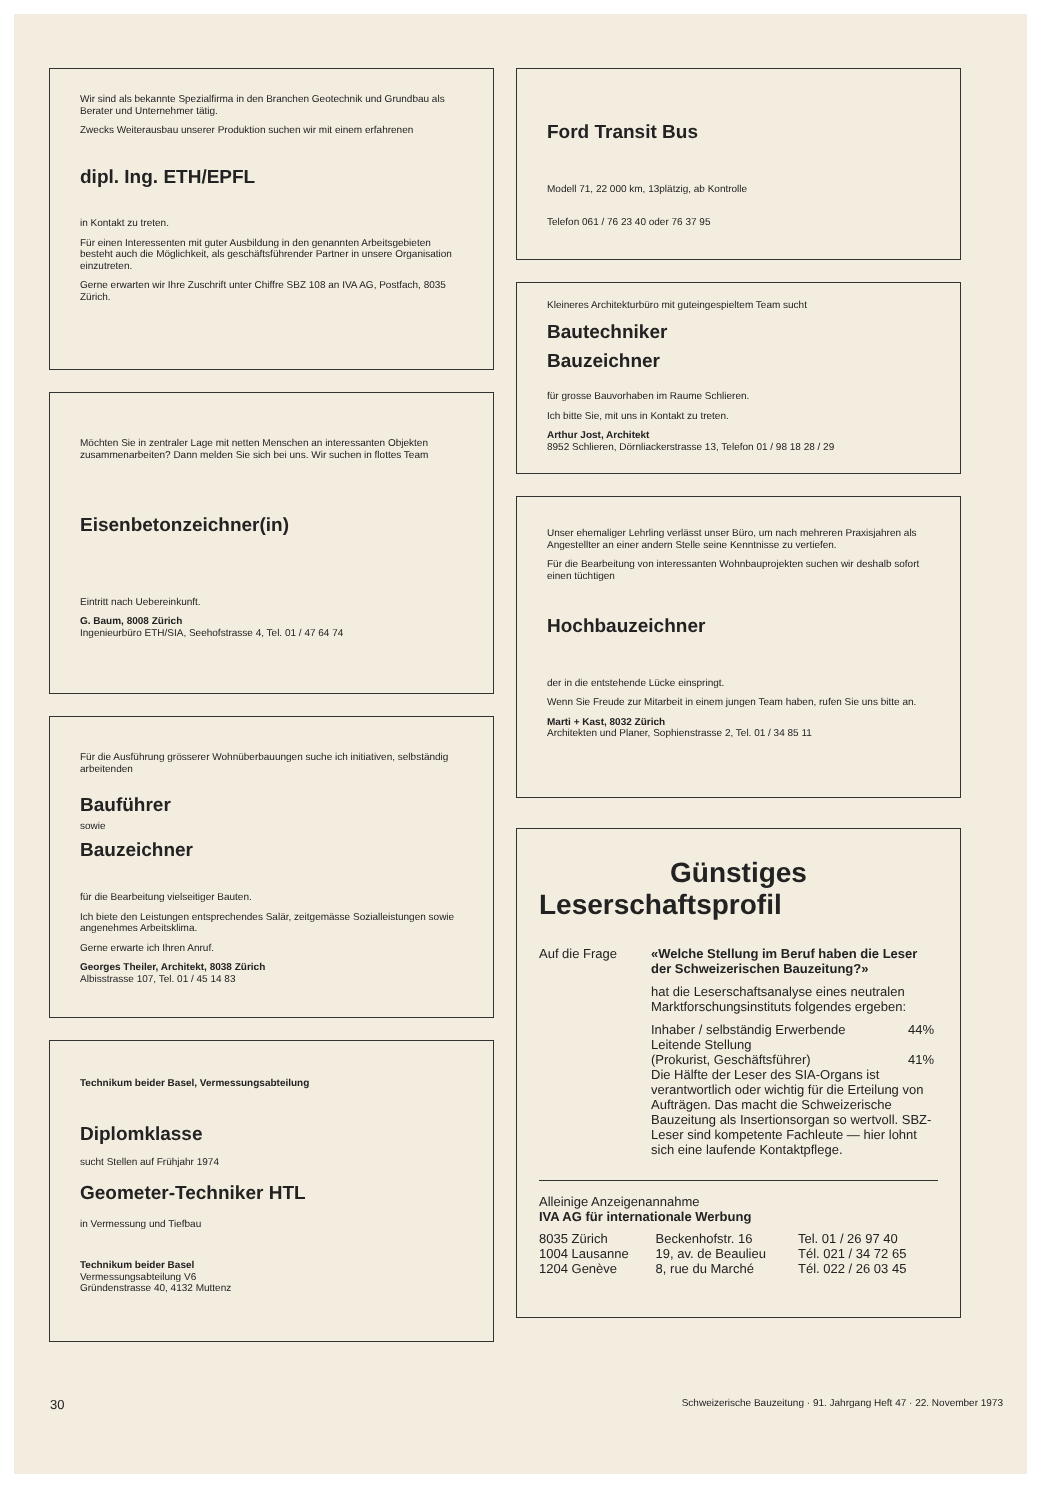Wir sind als bekannte Spezialfirma in den Branchen Geotechnik und Grundbau als Berater und Unternehmer tätig.
Zwecks Weiterausbau unserer Produktion suchen wir mit einem erfahrenen
dipl. Ing. ETH/EPFL
in Kontakt zu treten.
Für einen Interessenten mit guter Ausbildung in den genannten Arbeitsgebieten besteht auch die Möglichkeit, als geschäftsführender Partner in unsere Organisation einzutreten.
Gerne erwarten wir Ihre Zuschrift unter Chiffre SBZ 108 an IVA AG, Postfach, 8035 Zürich.
Möchten Sie in zentraler Lage mit netten Menschen an interessanten Objekten zusammenarbeiten? Dann melden Sie sich bei uns. Wir suchen in flottes Team
Eisenbetonzeichner(in)
Eintritt nach Uebereinkunft.
G. Baum, 8008 Zürich
Ingenieurbüro ETH/SIA, Seehofstrasse 4, Tel. 01 / 47 64 74
Für die Ausführung grösserer Wohnüberbauungen suche ich initiativen, selbständig arbeitenden
Bauführer
sowie
Bauzeichner
für die Bearbeitung vielseitiger Bauten.
Ich biete den Leistungen entsprechendes Salär, zeitgemässe Sozialleistungen sowie angenehmes Arbeitsklima.
Gerne erwarte ich Ihren Anruf.
Georges Theiler, Architekt, 8038 Zürich
Albisstrasse 107, Tel. 01 / 45 14 83
Technikum beider Basel, Vermessungsabteilung
Diplomklasse
sucht Stellen auf Frühjahr 1974
Geometer-Techniker HTL
in Vermessung und Tiefbau
Technikum beider Basel
Vermessungsabteilung V6
Gründenstrasse 40, 4132 Muttenz
Ford Transit Bus
Modell 71, 22 000 km, 13plätzig, ab Kontrolle
Telefon 061 / 76 23 40 oder 76 37 95
Kleineres Architekturbüro mit guteingespieltem Team sucht
Bautechniker
Bauzeichner
für grosse Bauvorhaben im Raume Schlieren.
Ich bitte Sie, mit uns in Kontakt zu treten.
Arthur Jost, Architekt
8952 Schlieren, Dörnliackerstrasse 13, Telefon 01 / 98 18 28 / 29
Unser ehemaliger Lehrling verlässt unser Büro, um nach mehreren Praxisjahren als Angestellter an einer andern Stelle seine Kenntnisse zu vertiefen.
Für die Bearbeitung von interessanten Wohnbauprojekten suchen wir deshalb sofort einen tüchtigen
Hochbauzeichner
der in die entstehende Lücke einspringt.
Wenn Sie Freude zur Mitarbeit in einem jungen Team haben, rufen Sie uns bitte an.
Marti + Kast, 8032 Zürich
Architekten und Planer, Sophienstrasse 2, Tel. 01 / 34 85 11
Günstiges
Leserschaftsprofil
Auf die Frage «Welche Stellung im Beruf haben die Leser der Schweizerischen Bauzeitung?»
hat die Leserschaftsanalyse eines neutralen Marktforschungsinstituts folgendes ergeben:
| Inhaber / selbständig Erwerbende | 44% |
| Leitende Stellung (Prokurist, Geschäftsführer) | 41% |
Die Hälfte der Leser des SIA-Organs ist verantwortlich oder wichtig für die Erteilung von Aufträgen. Das macht die Schweizerische Bauzeitung als Insertionsorgan so wertvoll. SBZ-Leser sind kompetente Fachleute — hier lohnt sich eine laufende Kontaktpflege.
Alleinige Anzeigenannahme
IVA AG für internationale Werbung
| 8035 Zürich | Beckenhofstr. 16 | Tel. 01 / 26 97 40 |
| 1004 Lausanne | 19, av. de Beaulieu | Tél. 021 / 34 72 65 |
| 1204 Genève | 8, rue du Marché | Tél. 022 / 26 03 45 |
30 Schweizerische Bauzeitung · 91. Jahrgang Heft 47 · 22. November 1973